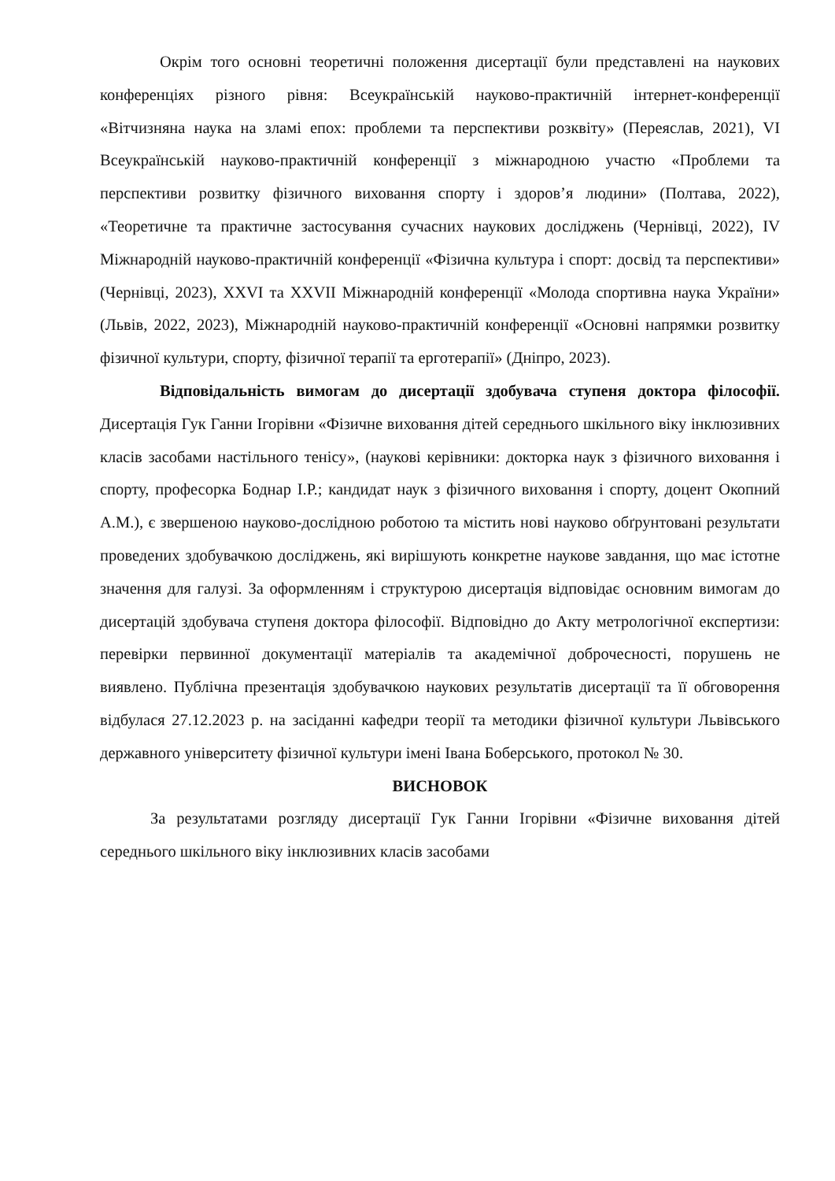Окрім того основні теоретичні положення дисертації були представлені на наукових конференціях різного рівня: Всеукраїнській науково-практичній інтернет-конференції «Вітчизняна наука на зламі епох: проблеми та перспективи розквіту» (Переяслав, 2021), VI Всеукраїнській науково-практичній конференції з міжнародною участю «Проблеми та перспективи розвитку фізичного виховання спорту і здоров’я людини» (Полтава, 2022), «Теоретичне та практичне застосування сучасних наукових досліджень (Чернівці, 2022), IV Міжнародній науково-практичній конференції «Фізична культура і спорт: досвід та перспективи» (Чернівці, 2023), XXVI та XXVII Міжнародній конференції «Молода спортивна наука України» (Львів, 2022, 2023), Міжнародній науково-практичній конференції «Основні напрямки розвитку фізичної культури, спорту, фізичної терапії та ерготерапії» (Дніпро, 2023).
Відповідальність вимогам до дисертації здобувача ступеня доктора філософії. Дисертація Гук Ганни Ігорівни «Фізичне виховання дітей середнього шкільного віку інклюзивних класів засобами настільного тенісу», (наукові керівники: докторка наук з фізичного виховання і спорту, професорка Боднар І.Р.; кандидат наук з фізичного виховання і спорту, доцент Окопний А.М.), є звершеною науково-дослідною роботою та містить нові науково обґрунтовані результати проведених здобувачкою досліджень, які вирішують конкретне наукове завдання, що має істотне значення для галузі. За оформленням і структурою дисертація відповідає основним вимогам до дисертацій здобувача ступеня доктора філософії. Відповідно до Акту метрологічної експертизи: перевірки первинної документації матеріалів та академічної доброчесності, порушень не виявлено. Публічна презентація здобувачкою наукових результатів дисертації та її обговорення відбулася 27.12.2023 р. на засіданні кафедри теорії та методики фізичної культури Львівського державного університету фізичної культури імені Івана Боберського, протокол № 30.
ВИСНОВОК
За результатами розгляду дисертації Гук Ганни Ігорівни «Фізичне виховання дітей середнього шкільного віку інклюзивних класів засобами